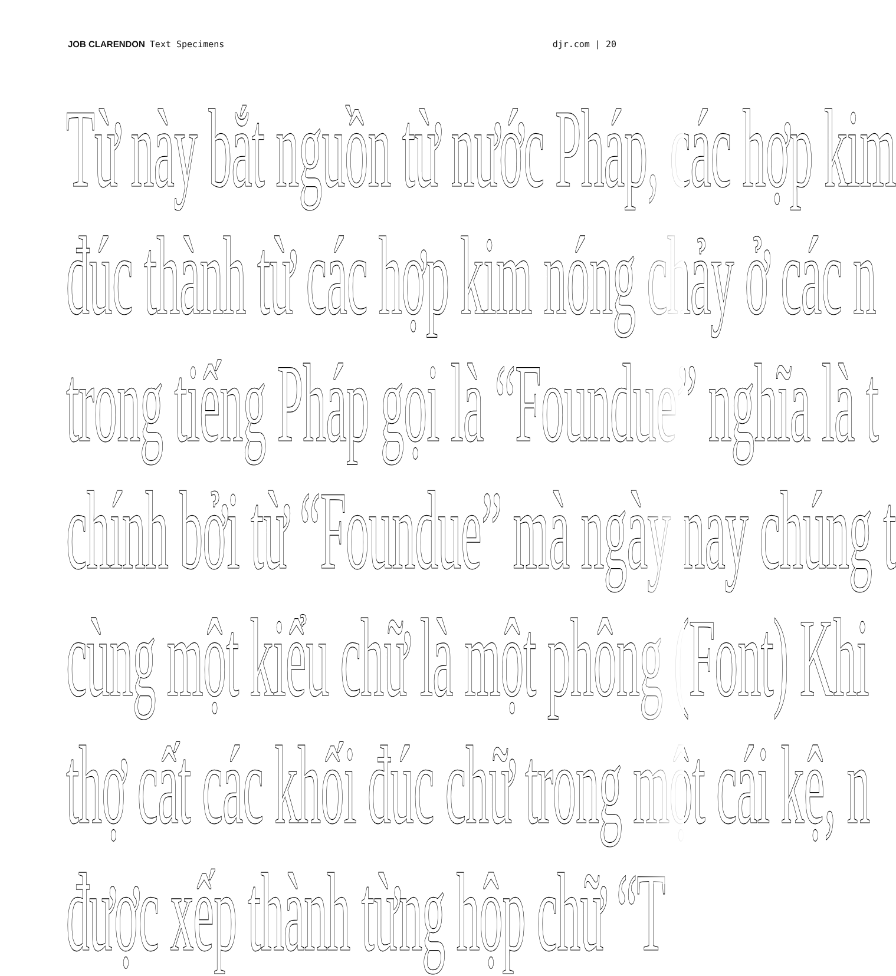JOB CLARENDON Text Specimens djr.com | 20
Từ này bắt nguồn từ nước Pháp, các hợp kim
đúc thành từ các hợp kim nóng chảy ở các n
trong tiếng Pháp gọi là “Foundue” nghĩa là t
chính bởi từ “Foundue” mà ngày nay chúng t
cùng một kiểu chữ là một phông (Font) Khi
thợ cất các khối đúc chữ trong một cái kệ, n
được xếp thành từng hộp chữ “T